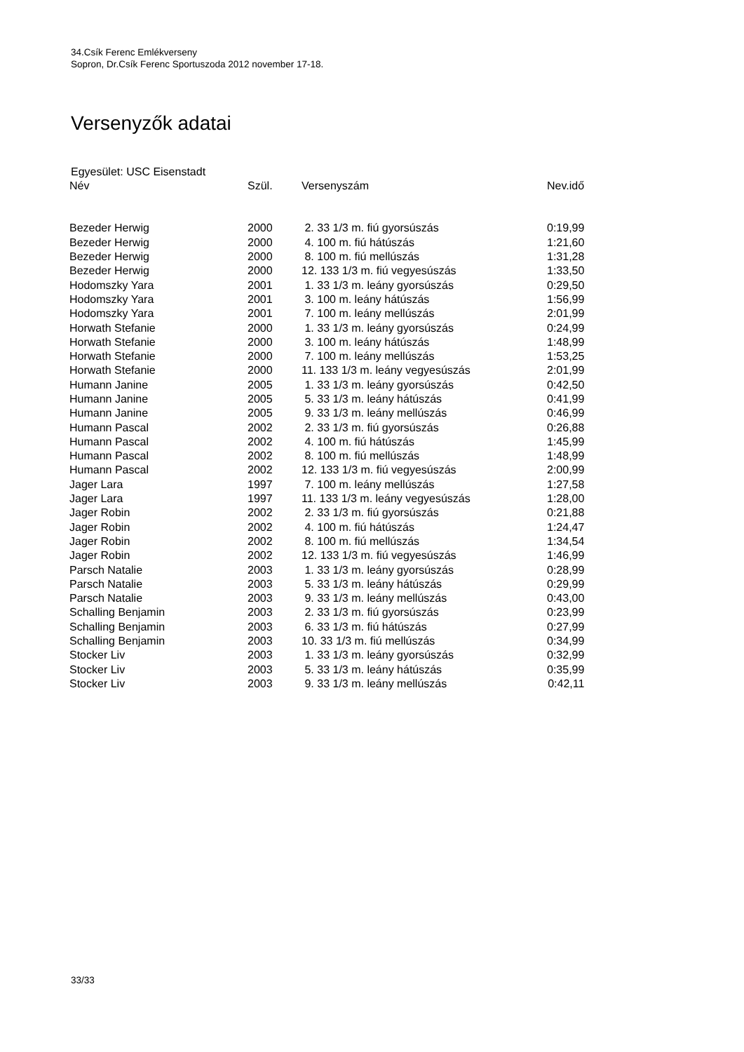34.Csík Ferenc Emlékverseny
Sopron, Dr.Csík Ferenc Sportuszoda 2012 november 17-18.
Versenyzők adatai
Egyesület: USC Eisenstadt
| Név | Szül. | Versenyszám | Nev.idő |
| --- | --- | --- | --- |
| Bezeder Herwig | 2000 | 2. 33 1/3 m. fiú gyorsúszás | 0:19,99 |
| Bezeder Herwig | 2000 | 4. 100 m. fiú hátúszás | 1:21,60 |
| Bezeder Herwig | 2000 | 8. 100 m. fiú mellúszás | 1:31,28 |
| Bezeder Herwig | 2000 | 12. 133 1/3 m. fiú vegyesúszás | 1:33,50 |
| Hodomszky Yara | 2001 | 1. 33 1/3 m. leány gyorsúszás | 0:29,50 |
| Hodomszky Yara | 2001 | 3. 100 m. leány hátúszás | 1:56,99 |
| Hodomszky Yara | 2001 | 7. 100 m. leány mellúszás | 2:01,99 |
| Horwath Stefanie | 2000 | 1. 33 1/3 m. leány gyorsúszás | 0:24,99 |
| Horwath Stefanie | 2000 | 3. 100 m. leány hátúszás | 1:48,99 |
| Horwath Stefanie | 2000 | 7. 100 m. leány mellúszás | 1:53,25 |
| Horwath Stefanie | 2000 | 11. 133 1/3 m. leány vegyesúszás | 2:01,99 |
| Humann Janine | 2005 | 1. 33 1/3 m. leány gyorsúszás | 0:42,50 |
| Humann Janine | 2005 | 5. 33 1/3 m. leány hátúszás | 0:41,99 |
| Humann Janine | 2005 | 9. 33 1/3 m. leány mellúszás | 0:46,99 |
| Humann Pascal | 2002 | 2. 33 1/3 m. fiú gyorsúszás | 0:26,88 |
| Humann Pascal | 2002 | 4. 100 m. fiú hátúszás | 1:45,99 |
| Humann Pascal | 2002 | 8. 100 m. fiú mellúszás | 1:48,99 |
| Humann Pascal | 2002 | 12. 133 1/3 m. fiú vegyesúszás | 2:00,99 |
| Jager Lara | 1997 | 7. 100 m. leány mellúszás | 1:27,58 |
| Jager Lara | 1997 | 11. 133 1/3 m. leány vegyesúszás | 1:28,00 |
| Jager Robin | 2002 | 2. 33 1/3 m. fiú gyorsúszás | 0:21,88 |
| Jager Robin | 2002 | 4. 100 m. fiú hátúszás | 1:24,47 |
| Jager Robin | 2002 | 8. 100 m. fiú mellúszás | 1:34,54 |
| Jager Robin | 2002 | 12. 133 1/3 m. fiú vegyesúszás | 1:46,99 |
| Parsch Natalie | 2003 | 1. 33 1/3 m. leány gyorsúszás | 0:28,99 |
| Parsch Natalie | 2003 | 5. 33 1/3 m. leány hátúszás | 0:29,99 |
| Parsch Natalie | 2003 | 9. 33 1/3 m. leány mellúszás | 0:43,00 |
| Schalling Benjamin | 2003 | 2. 33 1/3 m. fiú gyorsúszás | 0:23,99 |
| Schalling Benjamin | 2003 | 6. 33 1/3 m. fiú hátúszás | 0:27,99 |
| Schalling Benjamin | 2003 | 10. 33 1/3 m. fiú mellúszás | 0:34,99 |
| Stocker Liv | 2003 | 1. 33 1/3 m. leány gyorsúszás | 0:32,99 |
| Stocker Liv | 2003 | 5. 33 1/3 m. leány hátúszás | 0:35,99 |
| Stocker Liv | 2003 | 9. 33 1/3 m. leány mellúszás | 0:42,11 |
33/33